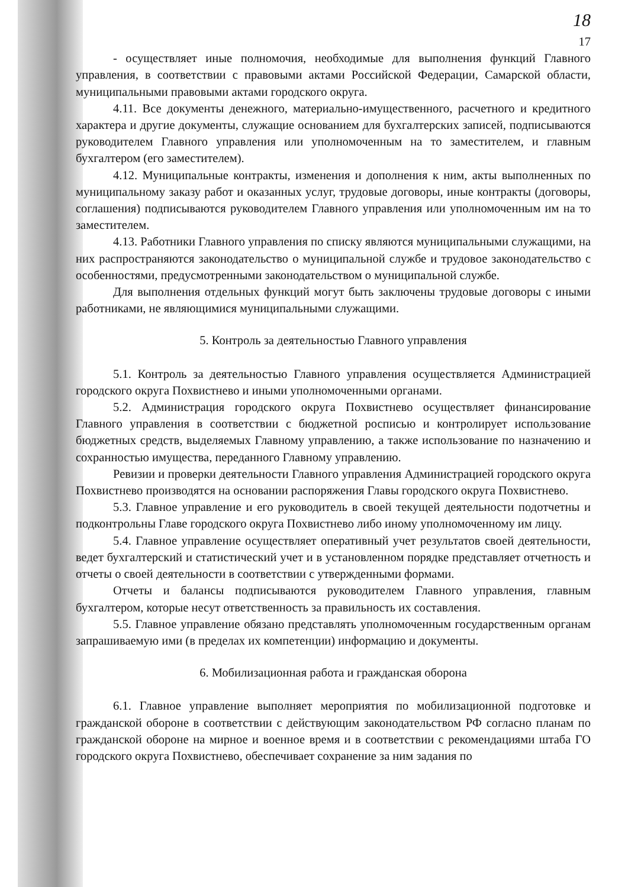18
17
- осуществляет иные полномочия, необходимые для выполнения функций Главного управления, в соответствии с правовыми актами Российской Федерации, Самарской области, муниципальными правовыми актами городского округа.
4.11. Все документы денежного, материально-имущественного, расчетного и кредитного характера и другие документы, служащие основанием для бухгалтерских записей, подписываются руководителем Главного управления или уполномоченным на то заместителем, и главным бухгалтером (его заместителем).
4.12. Муниципальные контракты, изменения и дополнения к ним, акты выполненных по муниципальному заказу работ и оказанных услуг, трудовые договоры, иные контракты (договоры, соглашения) подписываются руководителем Главного управления или уполномоченным им на то заместителем.
4.13. Работники Главного управления по списку являются муниципальными служащими, на них распространяются законодательство о муниципальной службе и трудовое законодательство с особенностями, предусмотренными законодательством о муниципальной службе.
Для выполнения отдельных функций могут быть заключены трудовые договоры с иными работниками, не являющимися муниципальными служащими.
5. Контроль за деятельностью Главного управления
5.1. Контроль за деятельностью Главного управления осуществляется Администрацией городского округа Похвистнево и иными уполномоченными органами.
5.2. Администрация городского округа Похвистнево осуществляет финансирование Главного управления в соответствии с бюджетной росписью и контролирует использование бюджетных средств, выделяемых Главному управлению, а также использование по назначению и сохранностью имущества, переданного Главному управлению.
Ревизии и проверки деятельности Главного управления Администрацией городского округа Похвистнево производятся на основании распоряжения Главы городского округа Похвистнево.
5.3. Главное управление и его руководитель в своей текущей деятельности подотчетны и подконтрольны Главе городского округа Похвистнево либо иному уполномоченному им лицу.
5.4. Главное управление осуществляет оперативный учет результатов своей деятельности, ведет бухгалтерский и статистический учет и в установленном порядке представляет отчетность и отчеты о своей деятельности в соответствии с утвержденными формами.
Отчеты и балансы подписываются руководителем Главного управления, главным бухгалтером, которые несут ответственность за правильность их составления.
5.5. Главное управление обязано представлять уполномоченным государственным органам запрашиваемую ими (в пределах их компетенции) информацию и документы.
6. Мобилизационная работа и гражданская оборона
6.1. Главное управление выполняет мероприятия по мобилизационной подготовке и гражданской обороне в соответствии с действующим законодательством РФ согласно планам по гражданской обороне на мирное и военное время и в соответствии с рекомендациями штаба ГО городского округа Похвистнево, обеспечивает сохранение за ним задания по